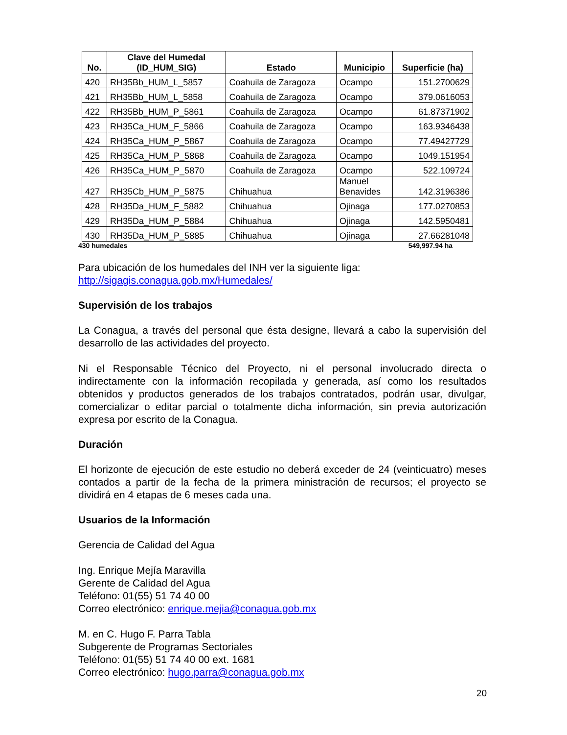| No. | Clave del Humedal (ID_HUM_SIG) | Estado | Municipio | Superficie (ha) |
| --- | --- | --- | --- | --- |
| 420 | RH35Bb_HUM_L_5857 | Coahuila de Zaragoza | Ocampo | 151.2700629 |
| 421 | RH35Bb_HUM_L_5858 | Coahuila de Zaragoza | Ocampo | 379.0616053 |
| 422 | RH35Bb_HUM_P_5861 | Coahuila de Zaragoza | Ocampo | 61.87371902 |
| 423 | RH35Ca_HUM_F_5866 | Coahuila de Zaragoza | Ocampo | 163.9346438 |
| 424 | RH35Ca_HUM_P_5867 | Coahuila de Zaragoza | Ocampo | 77.49427729 |
| 425 | RH35Ca_HUM_P_5868 | Coahuila de Zaragoza | Ocampo | 1049.151954 |
| 426 | RH35Ca_HUM_P_5870 | Coahuila de Zaragoza | Ocampo | 522.109724 |
| 427 | RH35Cb_HUM_P_5875 | Chihuahua | Manuel Benavides | 142.3196386 |
| 428 | RH35Da_HUM_F_5882 | Chihuahua | Ojinaga | 177.0270853 |
| 429 | RH35Da_HUM_P_5884 | Chihuahua | Ojinaga | 142.5950481 |
| 430 | RH35Da_HUM_P_5885 | Chihuahua | Ojinaga | 27.66281048 |
430 humedales 549,997.94 ha
Para ubicación de los humedales del INH ver la siguiente liga:
http://sigagis.conagua.gob.mx/Humedales/
Supervisión de los trabajos
La Conagua, a través del personal que ésta designe, llevará a cabo la supervisión del desarrollo de las actividades del proyecto.
Ni el Responsable Técnico del Proyecto, ni el personal involucrado directa o indirectamente con la información recopilada y generada, así como los resultados obtenidos y productos generados de los trabajos contratados, podrán usar, divulgar, comercializar o editar parcial o totalmente dicha información, sin previa autorización expresa por escrito de la Conagua.
Duración
El horizonte de ejecución de este estudio no deberá exceder de 24 (veinticuatro) meses contados a partir de la fecha de la primera ministración de recursos; el proyecto se dividirá en 4 etapas de 6 meses cada una.
Usuarios de la Información
Gerencia de Calidad del Agua
Ing. Enrique Mejía Maravilla
Gerente de Calidad del Agua
Teléfono: 01(55) 51 74 40 00
Correo electrónico: enrique.mejia@conagua.gob.mx
M. en C. Hugo F. Parra Tabla
Subgerente de Programas Sectoriales
Teléfono: 01(55) 51 74 40 00 ext. 1681
Correo electrónico: hugo.parra@conagua.gob.mx
20